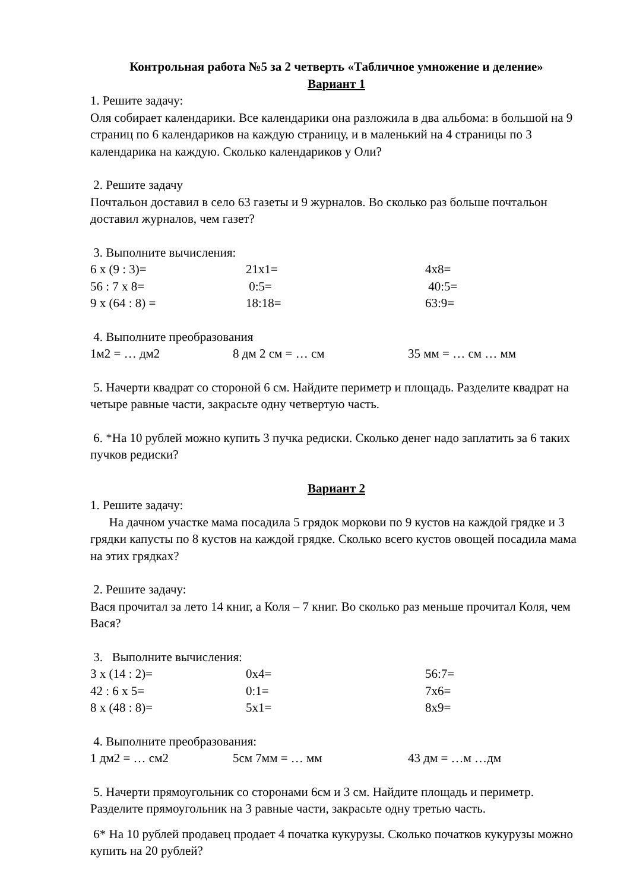Контрольная работа №5 за 2 четверть «Табличное умножение и деление»
Вариант 1
1. Решите задачу:
Оля собирает календарики. Все календарики она разложила в два альбома: в большой на 9 страниц по 6 календариков на каждую страницу, и в маленький на 4 страницы по 3 календарика на каждую. Сколько календариков у Оли?
2. Решите задачу
Почтальон доставил в село 63 газеты и 9 журналов. Во сколько раз больше почтальон доставил журналов, чем газет?
3. Выполните вычисления:
6 х (9 : 3)= 21х1= 4х8=
56 : 7 х 8= 0:5= 40:5=
9 х (64 : 8) = 18:18= 63:9=
4. Выполните преобразования
1м2 = … дм2 8 дм 2 см = … см 35 мм = … см … мм
5. Начерти квадрат со стороной 6 см. Найдите периметр и площадь. Разделите квадрат на четыре равные части, закрасьте одну четвертую часть.
6. *На 10 рублей можно купить 3 пучка редиски. Сколько денег надо заплатить за 6 таких пучков редиски?
Вариант 2
1. Решите задачу:
На дачном участке мама посадила 5 грядок моркови по 9 кустов на каждой грядке и 3 грядки капусты по 8 кустов на каждой грядке. Сколько всего кустов овощей посадила мама на этих грядках?
2. Решите задачу:
Вася прочитал за лето 14 книг, а Коля – 7 книг. Во сколько раз меньше прочитал Коля, чем Вася?
3. Выполните вычисления:
3 х (14 : 2)= 0х4= 56:7=
42 : 6 х 5= 0:1= 7х6=
8 х (48 : 8)= 5х1= 8х9=
4. Выполните преобразования:
1 дм2 = … см2 5см 7мм = … мм 43 дм = …м …дм
5. Начерти прямоугольник со сторонами 6см и 3 см. Найдите площадь и периметр. Разделите прямоугольник на 3 равные части, закрасьте одну третью часть.
6* На 10 рублей продавец продает 4 початка кукурузы. Сколько початков кукурузы можно купить на 20 рублей?